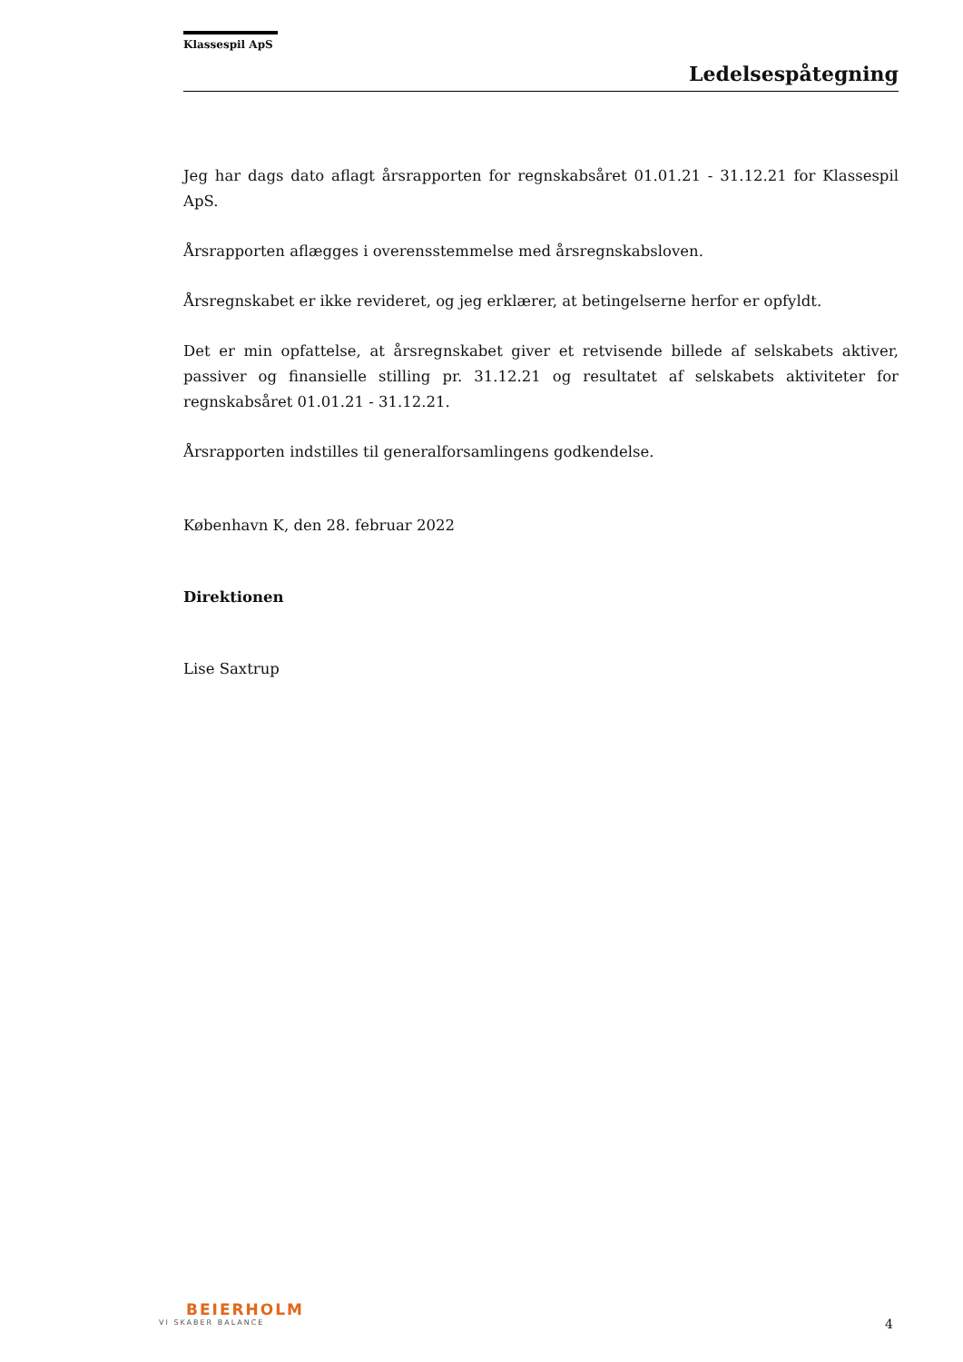Klassespil ApS
Ledelsespåtegning
Jeg har dags dato aflagt årsrapporten for regnskabsåret 01.01.21 - 31.12.21 for Klassespil ApS.
Årsrapporten aflægges i overensstemmelse med årsregnskabsloven.
Årsregnskabet er ikke revideret, og jeg erklærer, at betingelserne herfor er opfyldt.
Det er min opfattelse, at årsregnskabet giver et retvisende billede af selskabets aktiver, passiver og finansielle stilling pr. 31.12.21 og resultatet af selskabets aktiviteter for regnskabsåret 01.01.21 - 31.12.21.
Årsrapporten indstilles til generalforsamlingens godkendelse.
København K, den 28. februar 2022
Direktionen
Lise Saxtrup
BEIERHOLM
VI SKABER BALANCE
4